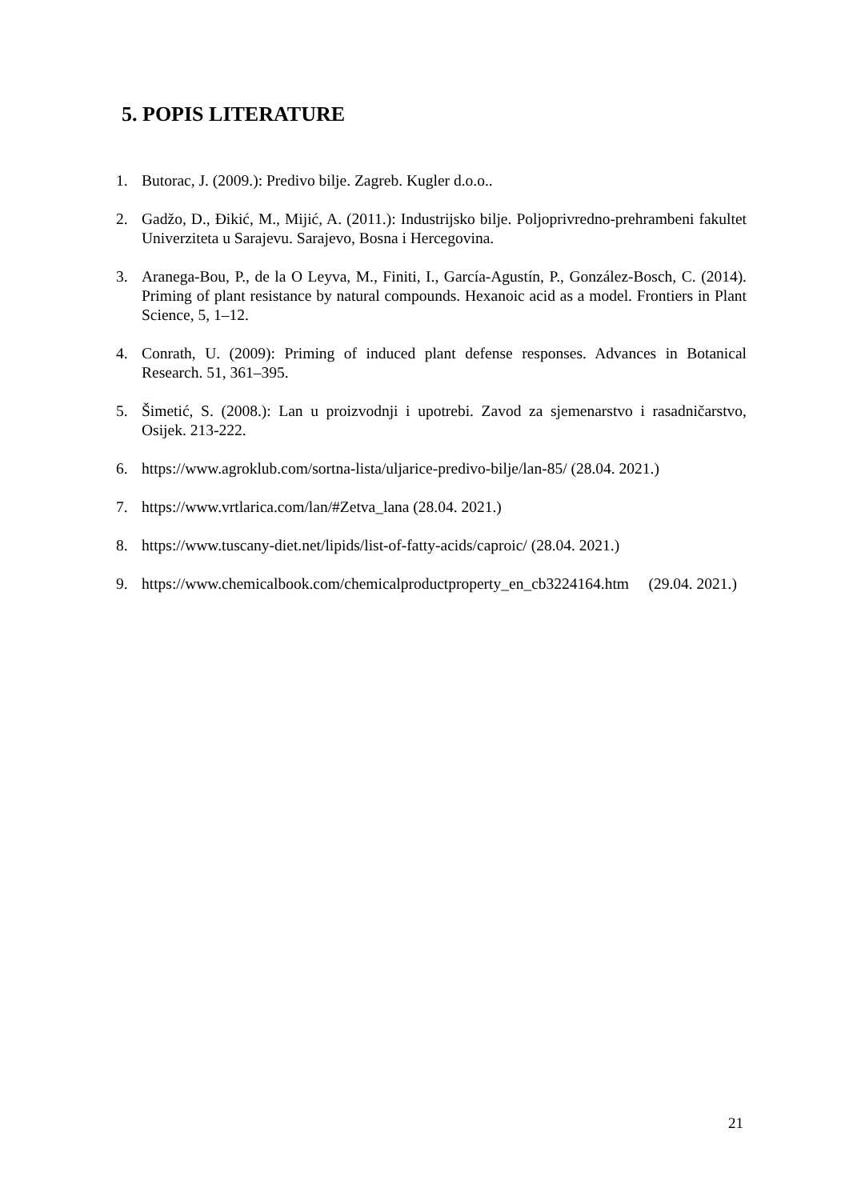5. POPIS LITERATURE
1. Butorac, J. (2009.): Predivo bilje. Zagreb. Kugler d.o.o..
2. Gadžo, D., Đikić, M., Mijić, A. (2011.): Industrijsko bilje. Poljoprivredno-prehrambeni fakultet Univerziteta u Sarajevu. Sarajevo, Bosna i Hercegovina.
3. Aranega-Bou, P., de la O Leyva, M., Finiti, I., García-Agustín, P., González-Bosch, C. (2014). Priming of plant resistance by natural compounds. Hexanoic acid as a model. Frontiers in Plant Science, 5, 1–12.
4. Conrath, U. (2009): Priming of induced plant defense responses. Advances in Botanical Research. 51, 361–395.
5. Šimetić, S. (2008.): Lan u proizvodnji i upotrebi. Zavod za sjemenarstvo i rasadničarstvo, Osijek. 213-222.
6. https://www.agroklub.com/sortna-lista/uljarice-predivo-bilje/lan-85/ (28.04. 2021.)
7. https://www.vrtlarica.com/lan/#Zetva_lana (28.04. 2021.)
8. https://www.tuscany-diet.net/lipids/list-of-fatty-acids/caproic/ (28.04. 2021.)
9. https://www.chemicalbook.com/chemicalproductproperty_en_cb3224164.htm (29.04. 2021.)
21